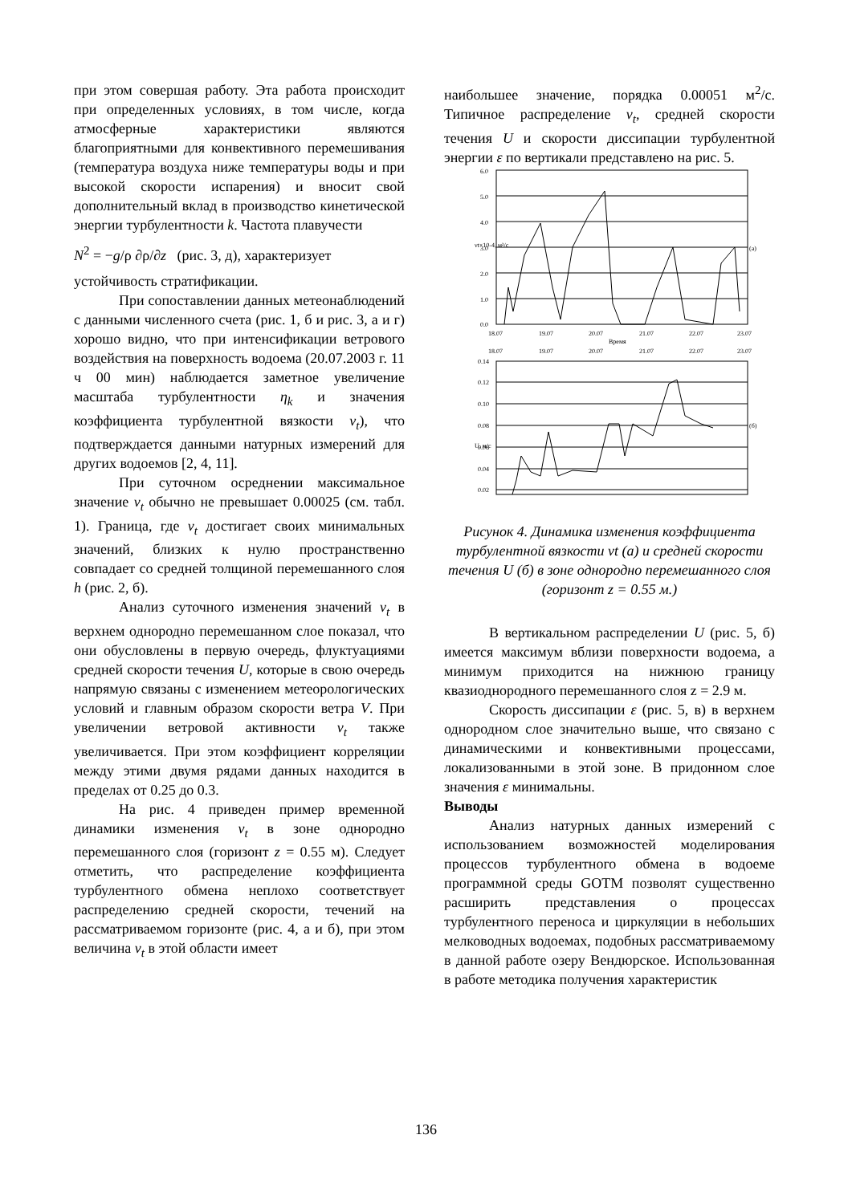при этом совершая работу. Эта работа происходит при определенных условиях, в том числе, когда атмосферные характеристики являются благоприятными для конвективного перемешивания (температура воздуха ниже температуры воды и при высокой скорости испарения) и вносит свой дополнительный вклад в производство кинетической энергии турбулентности k. Частота плавучести
N<sup>2</sup> = −g/ρ ∂ρ/∂z (рис. 3, д), характеризует
устойчивость стратификации.
При сопоставлении данных метеонаблюдений с данными численного счета (рис. 1, б и рис. 3, а и г) хорошо видно, что при интенсификации ветрового воздействия на поверхность водоема (20.07.2003 г. 11 ч 00 мин) наблюдается заметное увеличение масштаба турбулентности η<sub>k</sub> и значения коэффициента турбулентной вязкости ν<sub>t</sub>), что подтверждается данными натурных измерений для других водоемов [2, 4, 11].
При суточном осреднении максимальное значение ν<sub>t</sub> обычно не превышает 0.00025 (см. табл. 1). Граница, где ν<sub>t</sub> достигает своих минимальных значений, близких к нулю пространственно совпадает со средней толщиной перемешанного слоя h (рис. 2, б).
Анализ суточного изменения значений ν<sub>t</sub> в верхнем однородно перемешанном слое показал, что они обусловлены в первую очередь, флуктуациями средней скорости течения U, которые в свою очередь напрямую связаны с изменением метеорологических условий и главным образом скорости ветра V. При увеличении ветровой активности ν<sub>t</sub> также увеличивается. При этом коэффициент корреляции между этими двумя рядами данных находится в пределах от 0.25 до 0.3.
На рис. 4 приведен пример временной динамики изменения ν<sub>t</sub> в зоне однородно перемешанного слоя (горизонт z = 0.55 м). Следует отметить, что распределение коэффициента турбулентного обмена неплохо соответствует распределению средней скорости, течений на рассматриваемом горизонте (рис. 4, а и б), при этом величина ν<sub>t</sub> в этой области имеет
наибольшее значение, порядка 0.00051 м<sup>2</sup>/с. Типичное распределение ν<sub>t</sub>, средней скорости течения U и скорости диссипации турбулентной энергии ε по вертикали представлено на рис. 5.
6.0
5.0
4.0
3.0
2.0
1.0
0.0
(а)
18.07
19.07
20.07
21.07
22.07
23.07
Время
18.07
19.07
20.07
21.07
22.07
23.07
0.14
0.12
0.10
0.08
0.06
0.04
0.02
(б)
νt×10-4, м²/с
U, м/с
Рисунок 4. Динамика изменения коэффициента турбулентной вязкости νt (а) и средней скорости течения U (б) в зоне однородно перемешанного слоя (горизонт z = 0.55 м.)
В вертикальном распределении U (рис. 5, б) имеется максимум вблизи поверхности водоема, а минимум приходится на нижнюю границу квазиоднородного перемешанного слоя z = 2.9 м.
Скорость диссипации ε (рис. 5, в) в верхнем однородном слое значительно выше, что связано с динамическими и конвективными процессами, локализованными в этой зоне. В придонном слое значения ε минимальны.
Выводы
Анализ натурных данных измерений с использованием возможностей моделирования процессов турбулентного обмена в водоеме программной среды GOTM позволят существенно расширить представления о процессах турбулентного переноса и циркуляции в небольших мелководных водоемах, подобных рассматриваемому в данной работе озеру Вендюрское. Использованная в работе методика получения характеристик
136